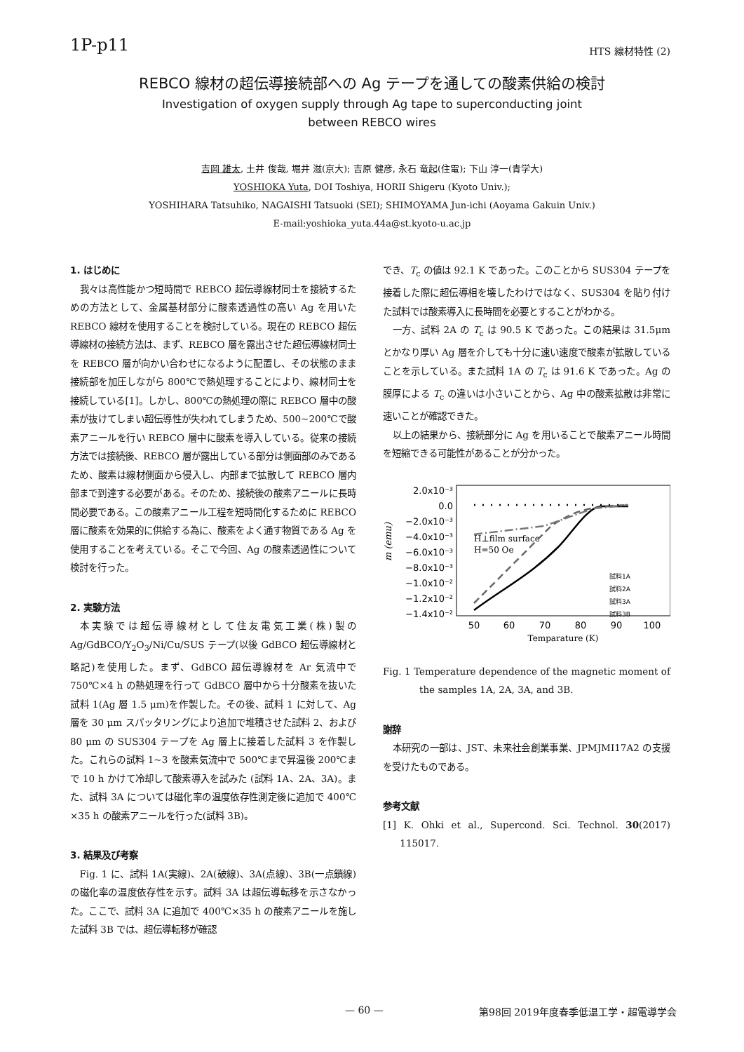1P-p11
HTS 線材特性 (2)
REBCO 線材の超伝導接続部への Ag テープを通しての酸素供給の検討
Investigation of oxygen supply through Ag tape to superconducting joint
between REBCO wires
吉岡 雄太, 土井 俊哉, 堀井 滋(京大); 吉原 健彦, 永石 竜起(住電); 下山 淳一(青学大)
YOSHIOKA Yuta, DOI Toshiya, HORII Shigeru (Kyoto Univ.);
YOSHIHARA Tatsuhiko, NAGAISHI Tatsuoki (SEI); SHIMOYAMA Jun-ichi (Aoyama Gakuin Univ.)
E-mail:yoshioka_yuta.44a@st.kyoto-u.ac.jp
1. はじめに
我々は高性能かつ短時間で REBCO 超伝導線材同士を接続するための方法として、金属基材部分に酸素透過性の高い Ag を用いた REBCO 線材を使用することを検討している。現在の REBCO 超伝導線材の接続方法は、まず、REBCO 層を露出させた超伝導線材同士を REBCO 層が向かい合わせになるように配置し、その状態のまま接続部を加圧しながら 800℃で熱処理することにより、線材同士を接続している[1]。しかし、800℃の熱処理の際に REBCO 層中の酸素が抜けてしまい超伝導性が失われてしまうため、500~200℃で酸素アニールを行い REBCO 層中に酸素を導入している。従来の接続方法では接続後、REBCO 層が露出している部分は側面部のみであるため、酸素は線材側面から侵入し、内部まで拡散して REBCO 層内部まで到達する必要がある。そのため、接続後の酸素アニールに長時間必要である。この酸素アニール工程を短時間化するために REBCO 層に酸素を効果的に供給する為に、酸素をよく通す物質である Ag を使用することを考えている。そこで今回、Ag の酸素透過性について検討を行った。
2. 実験方法
本実験では超伝導線材として住友電気工業(株)製の Ag/GdBCO/Y<sub>2</sub>O<sub>3</sub>/Ni/Cu/SUS テープ(以後 GdBCO 超伝導線材と略記)を使用した。まず、GdBCO 超伝導線材を Ar 気流中で 750℃×4 h の熱処理を行って GdBCO 層中から十分酸素を抜いた試料 1(Ag 層 1.5 μm)を作製した。その後、試料 1 に対して、Ag 層を 30 μm スパッタリングにより追加で堆積させた試料 2、および 80 μm の SUS304 テープを Ag 層上に接着した試料 3 を作製した。これらの試料 1~3 を酸素気流中で 500℃まで昇温後 200℃まで 10 h かけて冷却して酸素導入を試みた (試料 1A、2A、3A)。また、試料 3A については磁化率の温度依存性測定後に追加で 400℃ ×35 h の酸素アニールを行った(試料 3B)。
3. 結果及び考察
Fig. 1 に、試料 1A(実線)、2A(破線)、3A(点線)、3B(一点鎖線)の磁化率の温度依存性を示す。試料 3A は超伝導転移を示さなかった。ここで、試料 3A に追加で 400℃×35 h の酸素アニールを施した試料 3B では、超伝導転移が確認
でき、T<sub>c</sub> の値は 92.1 K であった。このことから SUS304 テープを接着した際に超伝導相を壊したわけではなく、SUS304 を貼り付けた試料では酸素導入に長時間を必要とすることがわかる。
一方、試料 2A の T<sub>c</sub> は 90.5 K であった。この結果は 31.5μm とかなり厚い Ag 層を介しても十分に速い速度で酸素が拡散していることを示している。また試料 1A の T<sub>c</sub> は 91.6 K であった。Ag の膜厚による T<sub>c</sub> の違いは小さいことから、Ag 中の酸素拡散は非常に速いことが確認できた。
以上の結果から、接続部分に Ag を用いることで酸素アニール時間を短縮できる可能性があることが分かった。
2.0x10⁻³
0.0
−2.0x10⁻³
−4.0x10⁻³
−6.0x10⁻³
−8.0x10⁻³
−1.0x10⁻²
−1.2x10⁻²
−1.4x10⁻²
m (emu)
H⊥film surface
H=50 Oe
試料1A
試料2A
試料3A
試料3B
50
60
70
80
90
100
Temparature (K)
Fig. 1 Temperature dependence of the magnetic moment of the samples 1A, 2A, 3A, and 3B.
謝辞
本研究の一部は、JST、未来社会創業事業、JPMJMI17A2 の支援を受けたものである。
参考文献
[1] K. Ohki et al., Supercond. Sci. Technol. 30(2017) 115017.
— 60 — 第98回 2019年度春季低温工学・超電導学会